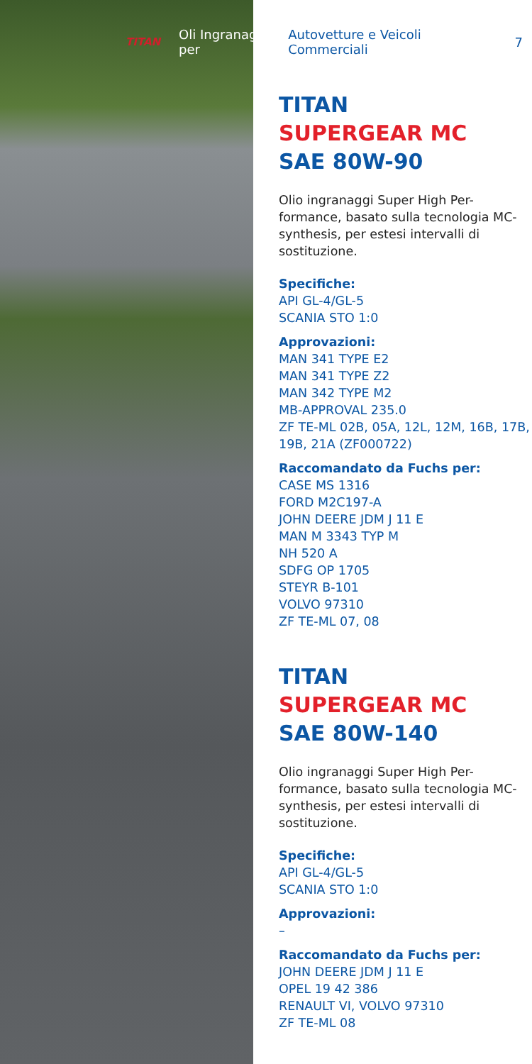TITAN Oli Ingranaggi per Autovetture e Veicoli Commerciali 7
TITAN
SUPERGEAR MC
SAE 80W-90
Olio ingranaggi Super High Per-formance, basato sulla tecnologia MC-synthesis, per estesi intervalli di sostituzione.
Specifiche:
API GL-4/GL-5
SCANIA STO 1:0
Approvazioni:
MAN 341 TYPE E2
MAN 341 TYPE Z2
MAN 342 TYPE M2
MB-APPROVAL 235.0
ZF TE-ML 02B, 05A, 12L, 12M, 16B, 17B, 19B, 21A (ZF000722)
Raccomandato da Fuchs per:
CASE MS 1316
FORD M2C197-A
JOHN DEERE JDM J 11 E
MAN M 3343 TYP M
NH 520 A
SDFG OP 1705
STEYR B-101
VOLVO 97310
ZF TE-ML 07, 08
TITAN
SUPERGEAR MC
SAE 80W-140
Olio ingranaggi Super High Per-formance, basato sulla tecnologia MC-synthesis, per estesi intervalli di sostituzione.
Specifiche:
API GL-4/GL-5
SCANIA STO 1:0
Approvazioni:
–
Raccomandato da Fuchs per:
JOHN DEERE JDM J 11 E
OPEL 19 42 386
RENAULT VI, VOLVO 97310
ZF TE-ML 08